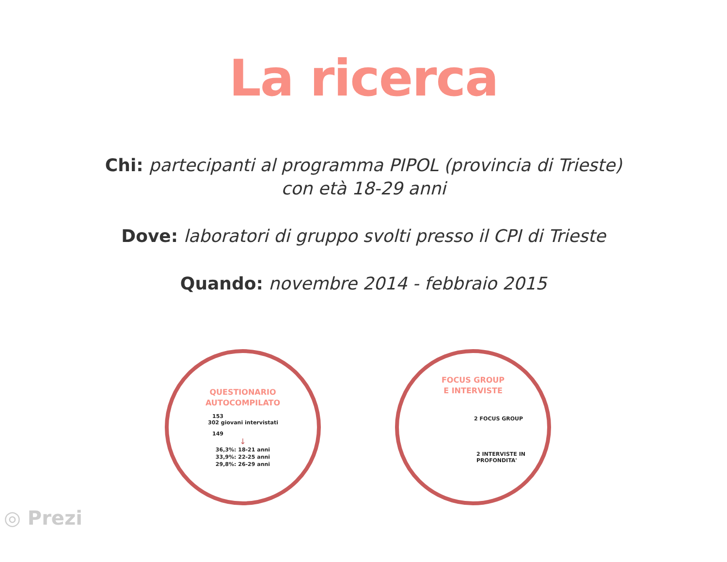La ricerca
Chi: partecipanti al programma PIPOL (provincia di Trieste)
con età 18-29 anni
Dove: laboratori di gruppo svolti presso il CPI di Trieste
Quando: novembre 2014 - febbraio 2015
QUESTIONARIO
AUTOCOMPILATO
153
302 giovani intervistati
149
↓
36,3%: 18-21 anni
33,9%: 22-25 anni
29,8%: 26-29 anni
FOCUS GROUP
E INTERVISTE
2 FOCUS GROUP
2 INTERVISTE IN
PROFONDITA'
◎ Prezi